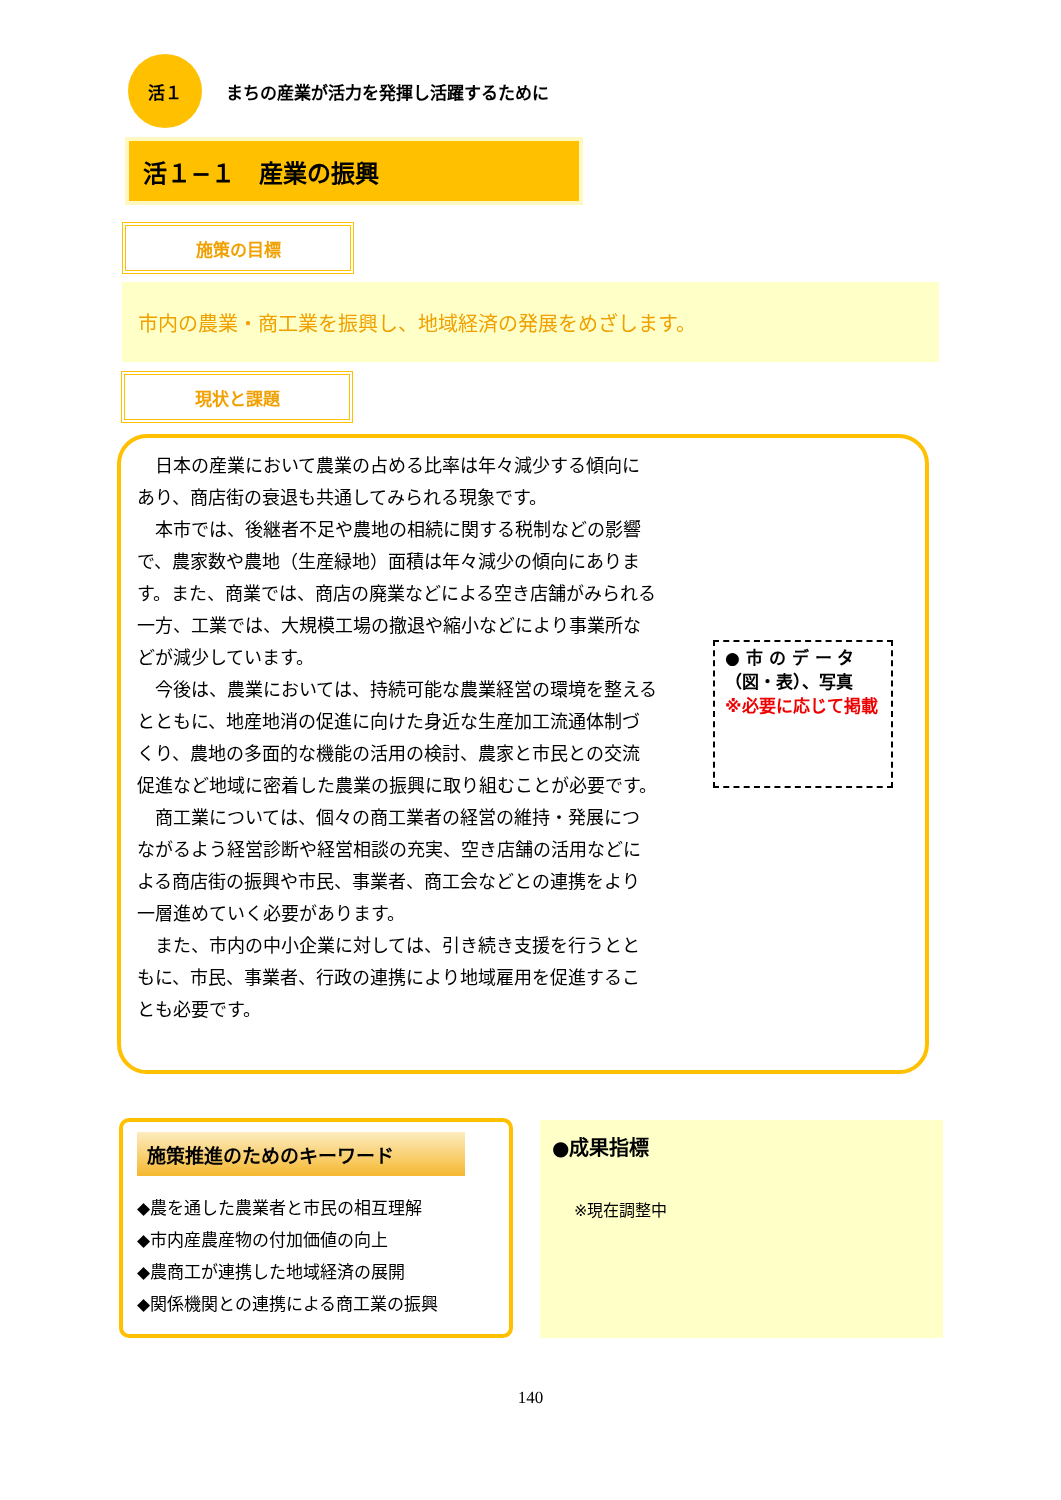活１
まちの産業が活力を発揮し活躍するために
活１−１　産業の振興
施策の目標
市内の農業・商工業を振興し、地域経済の発展をめざします。
現状と課題
日本の産業において農業の占める比率は年々減少する傾向にあり、商店街の衰退も共通してみられる現象です。
本市では、後継者不足や農地の相続に関する税制などの影響で、農家数や農地（生産緑地）面積は年々減少の傾向にあります。また、商業では、商店の廃業などによる空き店舗がみられる一方、工業では、大規模工場の撤退や縮小などにより事業所などが減少しています。
今後は、農業においては、持続可能な農業経営の環境を整えるとともに、地産地消の促進に向けた身近な生産加工流通体制づくり、農地の多面的な機能の活用の検討、農家と市民との交流促進など地域に密着した農業の振興に取り組むことが必要です。
商工業については、個々の商工業者の経営の維持・発展につながるよう経営診断や経営相談の充実、空き店舗の活用などによる商店街の振興や市民、事業者、商工会などとの連携をより一層進めていく必要があります。
また、市内の中小企業に対しては、引き続き支援を行うとともに、市民、事業者、行政の連携により地域雇用を促進することも必要です。
● 市 の デ ー タ（図・表）、写真
※必要に応じて掲載
施策推進のためのキーワード
◆農を通した農業者と市民の相互理解
◆市内産農産物の付加価値の向上
◆農商工が連携した地域経済の展開
◆関係機関との連携による商工業の振興
●成果指標
※現在調整中
140